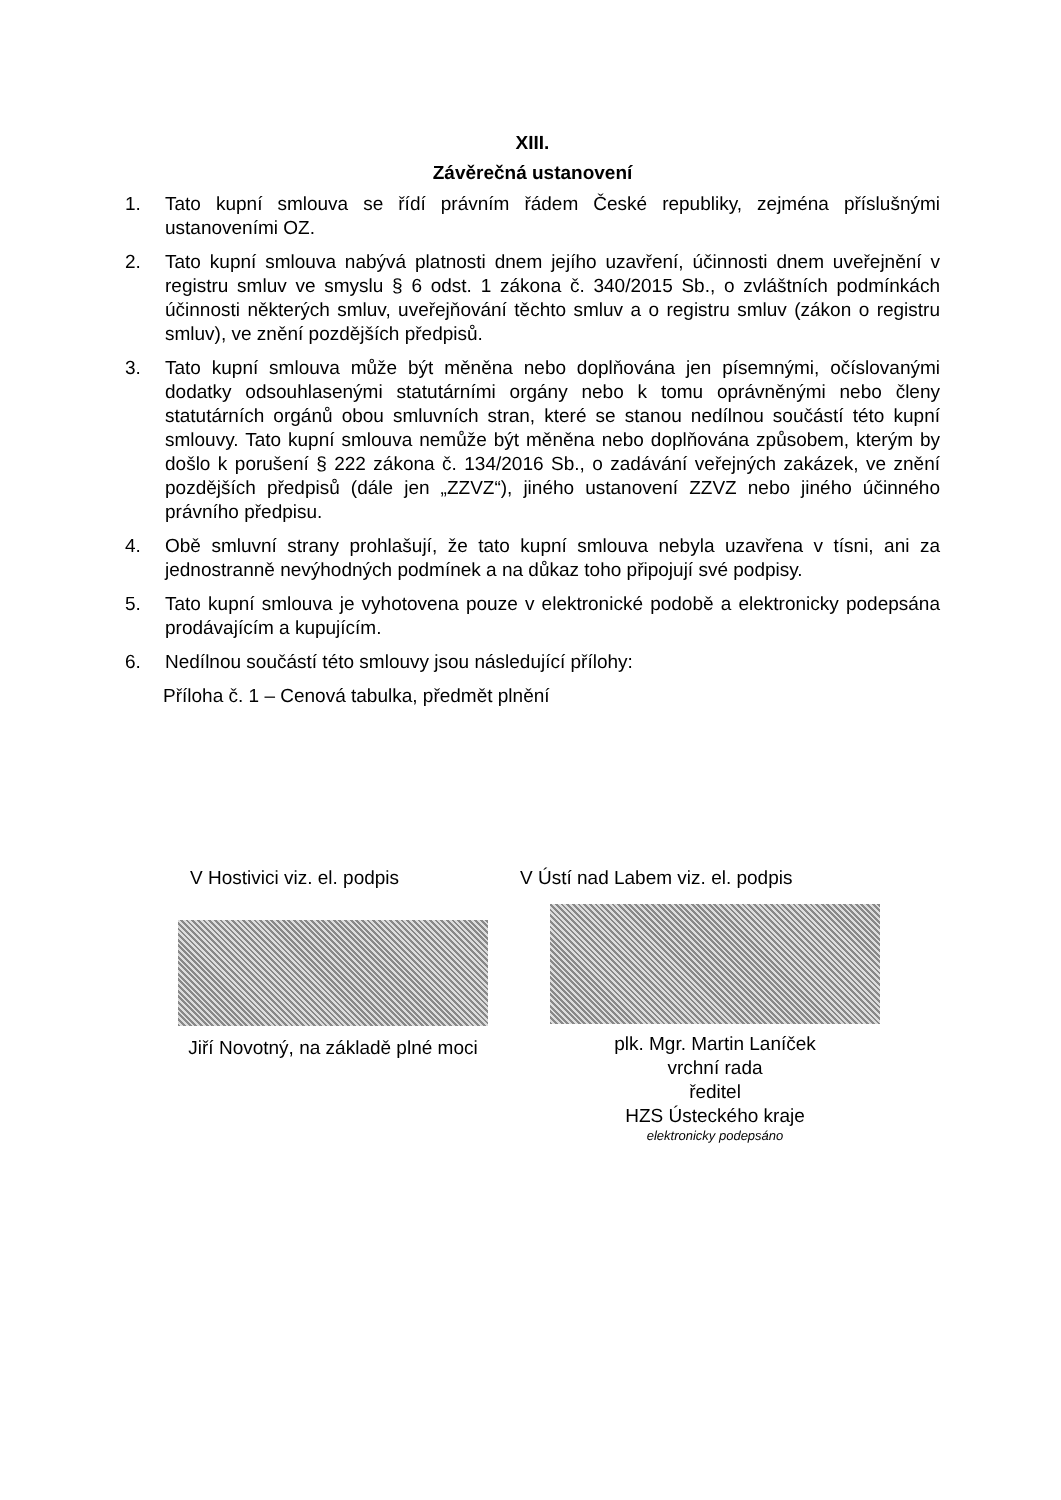XIII.
Závěrečná ustanovení
1. Tato kupní smlouva se řídí právním řádem České republiky, zejména příslušnými ustanoveními OZ.
2. Tato kupní smlouva nabývá platnosti dnem jejího uzavření, účinnosti dnem uveřejnění v registru smluv ve smyslu § 6 odst. 1 zákona č. 340/2015 Sb., o zvláštních podmínkách účinnosti některých smluv, uveřejňování těchto smluv a o registru smluv (zákon o registru smluv), ve znění pozdějších předpisů.
3. Tato kupní smlouva může být měněna nebo doplňována jen písemnými, očíslovanými dodatky odsouhlasenými statutárními orgány nebo k tomu oprávněnými nebo členy statutárních orgánů obou smluvních stran, které se stanou nedílnou součástí této kupní smlouvy. Tato kupní smlouva nemůže být měněna nebo doplňována způsobem, kterým by došlo k porušení § 222 zákona č. 134/2016 Sb., o zadávání veřejných zakázek, ve znění pozdějších předpisů (dále jen „ZZVZ“), jiného ustanovení ZZVZ nebo jiného účinného právního předpisu.
4. Obě smluvní strany prohlašují, že tato kupní smlouva nebyla uzavřena v tísni, ani za jednostranně nevýhodných podmínek a na důkaz toho připojují své podpisy.
5. Tato kupní smlouva je vyhotovena pouze v elektronické podobě a elektronicky podepsána prodávajícím a kupujícím.
6. Nedílnou součástí této smlouvy jsou následující přílohy:
Příloha č. 1 – Cenová tabulka, předmět plnění
V Hostivici viz. el. podpis
Jiří Novotný, na základě plné moci
V Ústí nad Labem viz. el. podpis
plk. Mgr. Martin Laníček
vrchní rada
ředitel
HZS Ústeckého kraje
elektronicky podepsáno